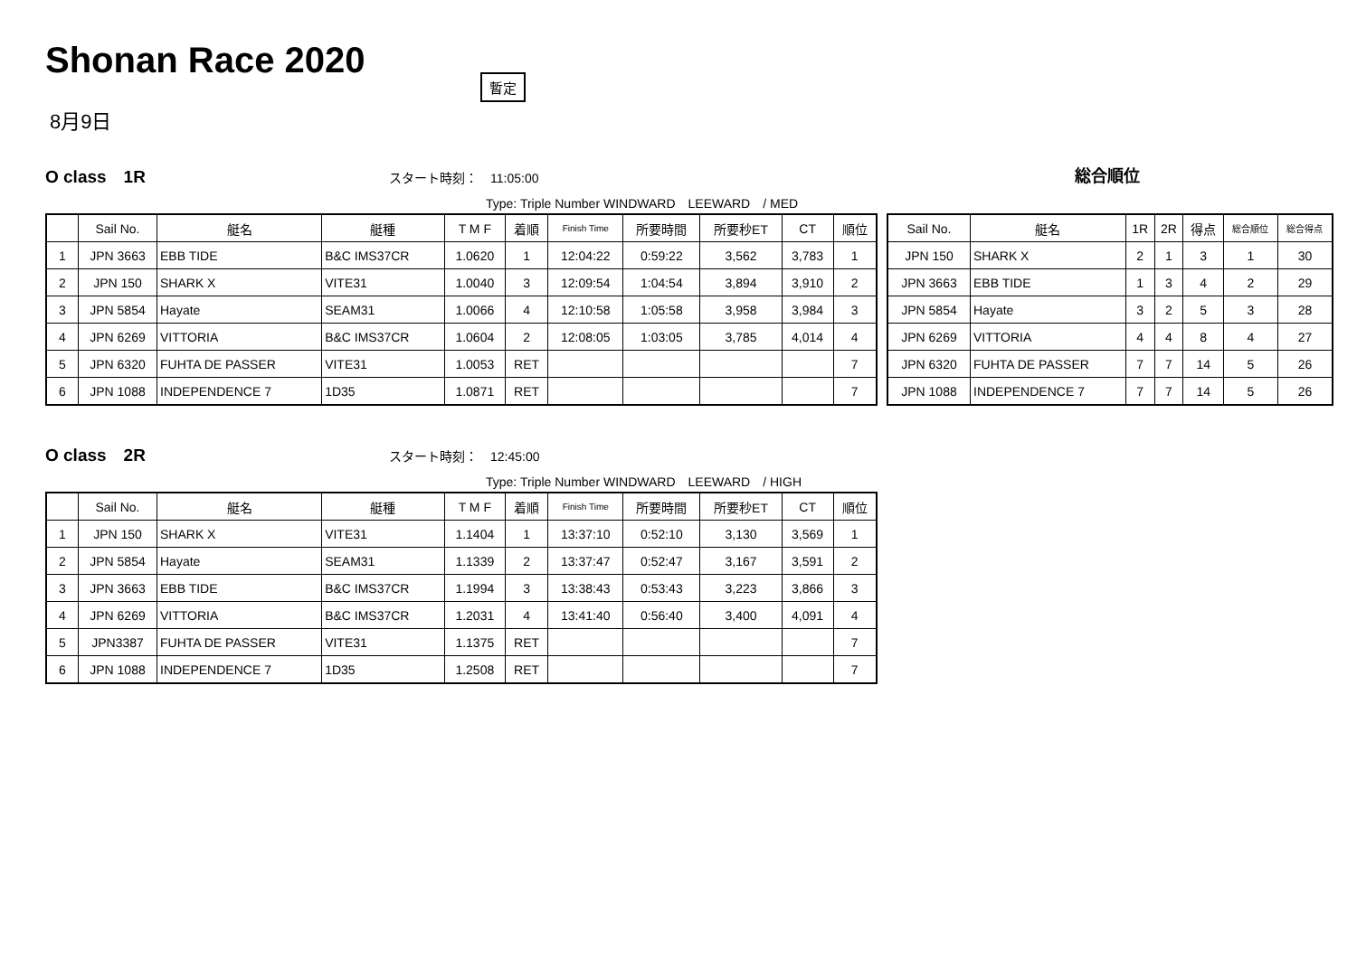Shonan Race 2020 暫定
8月9日
O class　1R スタート時刻：　11:05:00
総合順位
Type: Triple Number WINDWARD　LEEWARD　/ MED
| | Sail No. | 艇名 | 艇種 | T M F | 着順 | Finish Time | 所要時間 | 所要秒ET | CT | 順位 |
| --- | --- | --- | --- | --- | --- | --- | --- | --- | --- | --- |
| 1 | JPN 3663 | EBB TIDE | B&C IMS37CR | 1.0620 | 1 | 12:04:22 | 0:59:22 | 3,562 | 3,783 | 1 |
| 2 | JPN 150 | SHARK X | VITE31 | 1.0040 | 3 | 12:09:54 | 1:04:54 | 3,894 | 3,910 | 2 |
| 3 | JPN 5854 | Hayate | SEAM31 | 1.0066 | 4 | 12:10:58 | 1:05:58 | 3,958 | 3,984 | 3 |
| 4 | JPN 6269 | VITTORIA | B&C IMS37CR | 1.0604 | 2 | 12:08:05 | 1:03:05 | 3,785 | 4,014 | 4 |
| 5 | JPN 6320 | FUHTA DE PASSER | VITE31 | 1.0053 | RET | | | | | 7 |
| 6 | JPN 1088 | INDEPENDENCE 7 | 1D35 | 1.0871 | RET | | | | | 7 |
| Sail No. | 艇名 | 1R | 2R | 得点 | 総合順位 | 総合得点 |
| --- | --- | --- | --- | --- | --- | --- |
| JPN 150 | SHARK X | 2 | 1 | 3 | 1 | 30 |
| JPN 3663 | EBB TIDE | 1 | 3 | 4 | 2 | 29 |
| JPN 5854 | Hayate | 3 | 2 | 5 | 3 | 28 |
| JPN 6269 | VITTORIA | 4 | 4 | 8 | 4 | 27 |
| JPN 6320 | FUHTA DE PASSER | 7 | 7 | 14 | 5 | 26 |
| JPN 1088 | INDEPENDENCE 7 | 7 | 7 | 14 | 5 | 26 |
O class　2R スタート時刻：　12:45:00
Type: Triple Number WINDWARD　LEEWARD　/ HIGH
| | Sail No. | 艇名 | 艇種 | T M F | 着順 | Finish Time | 所要時間 | 所要秒ET | CT | 順位 |
| --- | --- | --- | --- | --- | --- | --- | --- | --- | --- | --- |
| 1 | JPN 150 | SHARK X | VITE31 | 1.1404 | 1 | 13:37:10 | 0:52:10 | 3,130 | 3,569 | 1 |
| 2 | JPN 5854 | Hayate | SEAM31 | 1.1339 | 2 | 13:37:47 | 0:52:47 | 3,167 | 3,591 | 2 |
| 3 | JPN 3663 | EBB TIDE | B&C IMS37CR | 1.1994 | 3 | 13:38:43 | 0:53:43 | 3,223 | 3,866 | 3 |
| 4 | JPN 6269 | VITTORIA | B&C IMS37CR | 1.2031 | 4 | 13:41:40 | 0:56:40 | 3,400 | 4,091 | 4 |
| 5 | JPN3387 | FUHTA DE PASSER | VITE31 | 1.1375 | RET | | | | | 7 |
| 6 | JPN 1088 | INDEPENDENCE 7 | 1D35 | 1.2508 | RET | | | | | 7 |